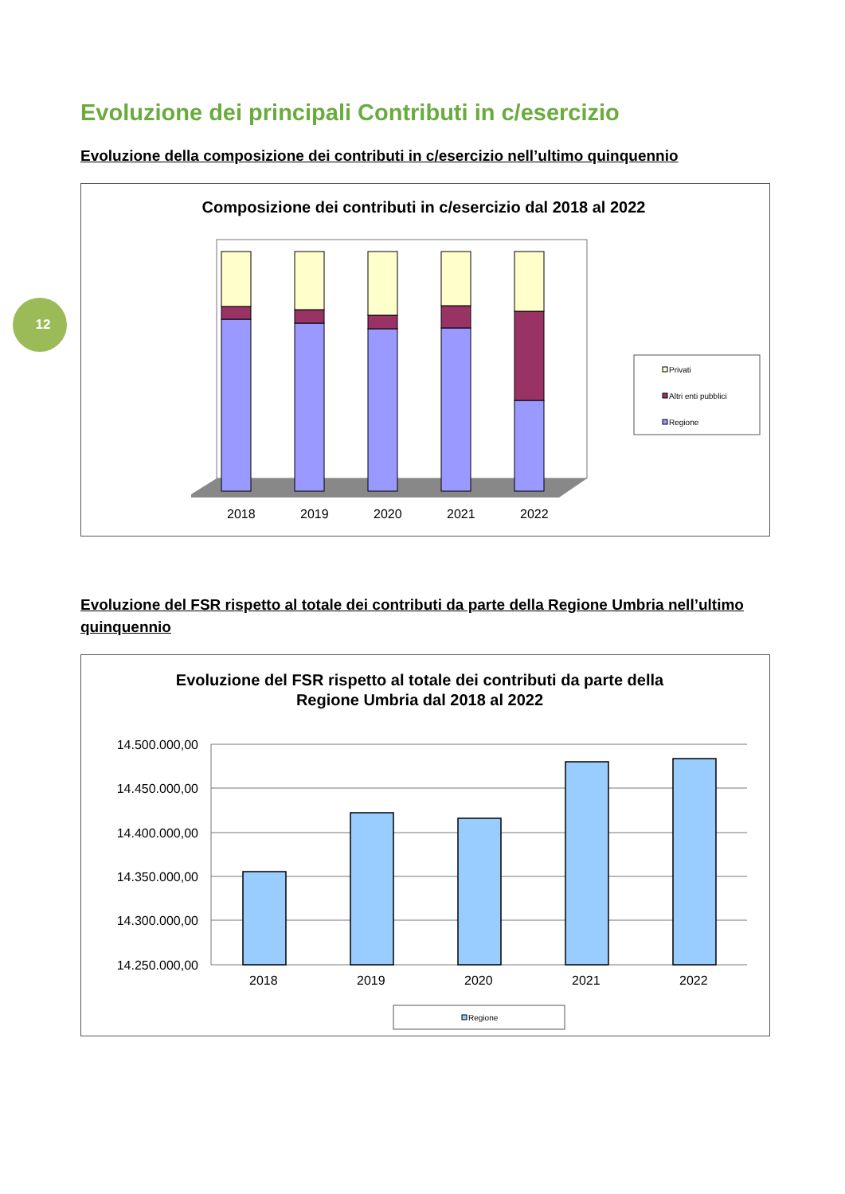12
Evoluzione dei principali Contributi in c/esercizio
Evoluzione della composizione dei contributi in c/esercizio nell’ultimo quinquennio
Composizione dei contributi in c/esercizio dal 2018 al 2022
2018
2019
2020
2021
2022
Privati
Altri enti pubblici
Regione
Evoluzione del FSR rispetto al totale dei contributi da parte della Regione Umbria nell’ultimo quinquennio
Evoluzione del FSR rispetto al totale dei contributi da parte della
Regione Umbria dal 2018 al 2022
14.500.000,00
14.450.000,00
14.400.000,00
14.350.000,00
14.300.000,00
14.250.000,00
2018
2019
2020
2021
2022
Regione